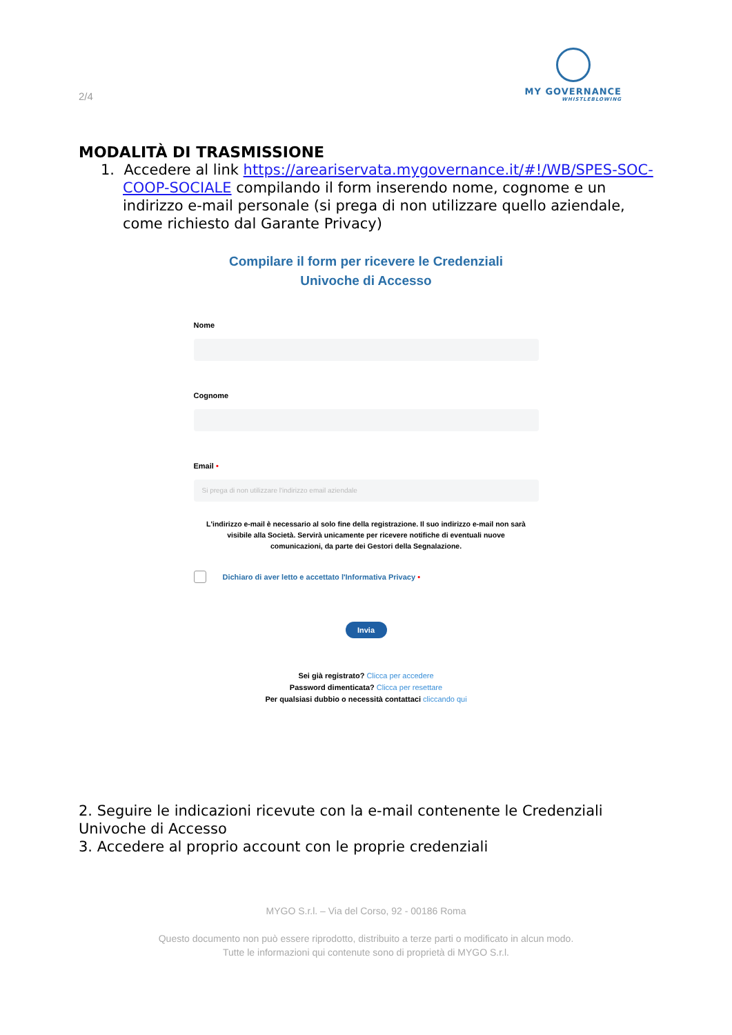2/4
MY GOVERNANCE
WHISTLEBLOWING
MODALITÀ DI TRASMISSIONE
1. Accedere al link https://areariservata.mygovernance.it/#!/WB/SPES-SOC-COOP-SOCIALE compilando il form inserendo nome, cognome e un indirizzo e-mail personale (si prega di non utilizzare quello aziendale, come richiesto dal Garante Privacy)
Compilare il form per ricevere le Credenziali
Univoche di Accesso
Nome
Cognome
Email •
Si prega di non utilizzare l'indirizzo email aziendale
L'indirizzo e-mail è necessario al solo fine della registrazione. Il suo indirizzo e-mail non sarà visibile alla Società. Servirà unicamente per ricevere notifiche di eventuali nuove comunicazioni, da parte dei Gestori della Segnalazione.
Dichiaro di aver letto e accettato l'Informativa Privacy •
Invia
Sei già registrato? Clicca per accedere
Password dimenticata? Clicca per resettare
Per qualsiasi dubbio o necessità contattaci cliccando qui
2. Seguire le indicazioni ricevute con la e-mail contenente le Credenziali Univoche di Accesso
3. Accedere al proprio account con le proprie credenziali
MYGO S.r.l. – Via del Corso, 92 - 00186 Roma
Questo documento non può essere riprodotto, distribuito a terze parti o modificato in alcun modo.
Tutte le informazioni qui contenute sono di proprietà di MYGO S.r.l.